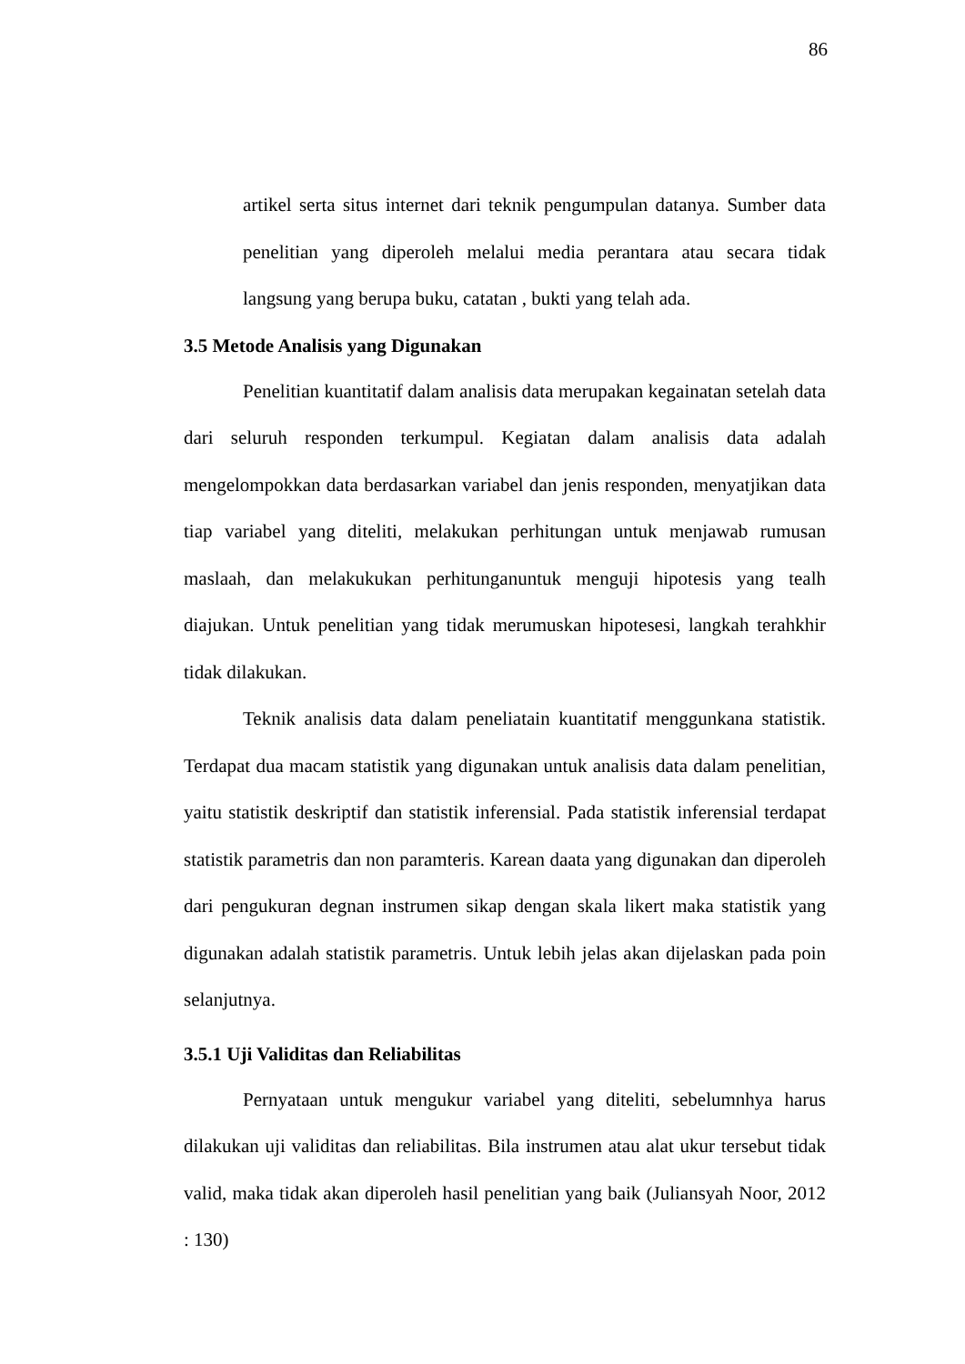86
artikel serta situs internet dari teknik pengumpulan datanya. Sumber data penelitian yang diperoleh melalui media perantara atau secara tidak langsung yang berupa buku, catatan , bukti yang telah ada.
3.5 Metode Analisis yang Digunakan
Penelitian kuantitatif dalam analisis data merupakan kegainatan setelah data dari seluruh responden terkumpul. Kegiatan dalam analisis data adalah mengelompokkan data berdasarkan variabel dan jenis responden, menyatjikan data tiap variabel yang diteliti, melakukan perhitungan untuk menjawab rumusan maslaah, dan melakukukan perhitunganuntuk menguji hipotesis yang tealh diajukan. Untuk penelitian yang tidak merumuskan hipotesesi, langkah terahkhir tidak dilakukan.
Teknik analisis data dalam peneliatain kuantitatif menggunkana statistik. Terdapat dua macam statistik yang digunakan untuk analisis data dalam penelitian, yaitu statistik deskriptif dan statistik inferensial. Pada statistik inferensial terdapat statistik parametris dan non paramteris. Karean daata yang digunakan dan diperoleh dari pengukuran degnan instrumen sikap dengan skala likert maka statistik yang digunakan adalah statistik parametris. Untuk lebih jelas akan dijelaskan pada poin selanjutnya.
3.5.1 Uji Validitas dan Reliabilitas
Pernyataan untuk mengukur variabel yang diteliti, sebelumnhya harus dilakukan uji validitas dan reliabilitas. Bila instrumen atau alat ukur tersebut tidak valid, maka tidak akan diperoleh hasil penelitian yang baik (Juliansyah Noor, 2012 : 130)